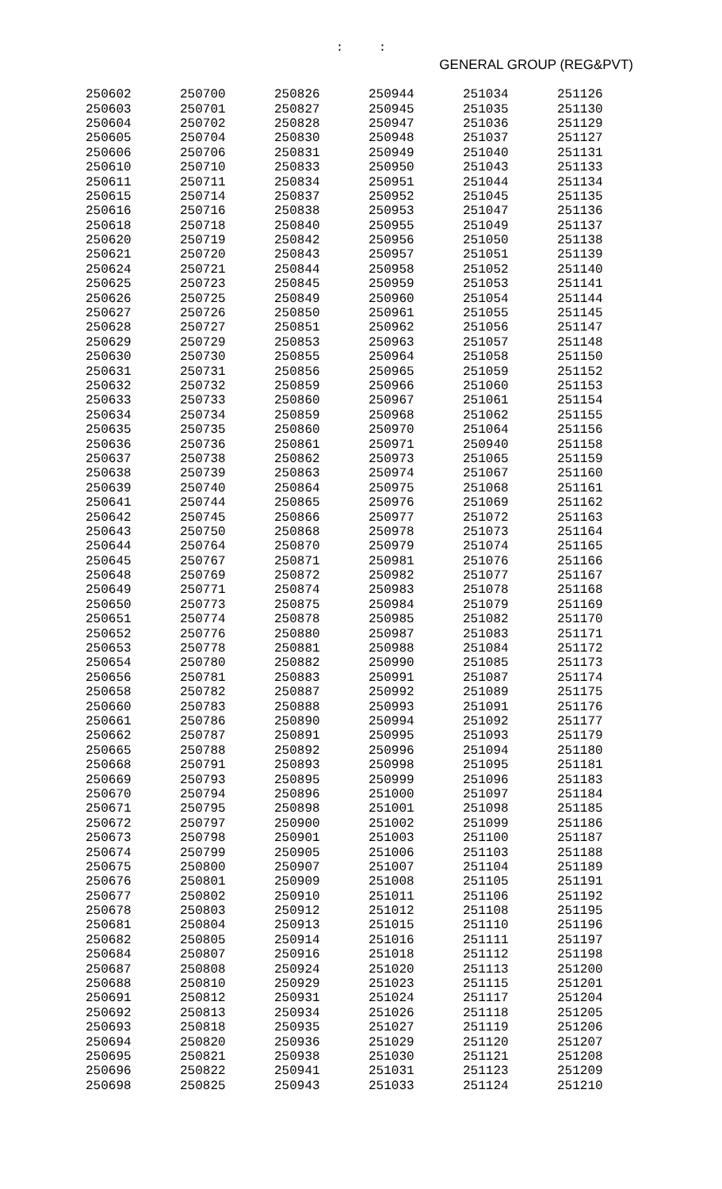: :
GENERAL GROUP (REG&PVT)
| 250602 | 250700 | 250826 | 250944 | 251034 | 251126 |
| 250603 | 250701 | 250827 | 250945 | 251035 | 251130 |
| 250604 | 250702 | 250828 | 250947 | 251036 | 251129 |
| 250605 | 250704 | 250830 | 250948 | 251037 | 251127 |
| 250606 | 250706 | 250831 | 250949 | 251040 | 251131 |
| 250610 | 250710 | 250833 | 250950 | 251043 | 251133 |
| 250611 | 250711 | 250834 | 250951 | 251044 | 251134 |
| 250615 | 250714 | 250837 | 250952 | 251045 | 251135 |
| 250616 | 250716 | 250838 | 250953 | 251047 | 251136 |
| 250618 | 250718 | 250840 | 250955 | 251049 | 251137 |
| 250620 | 250719 | 250842 | 250956 | 251050 | 251138 |
| 250621 | 250720 | 250843 | 250957 | 251051 | 251139 |
| 250624 | 250721 | 250844 | 250958 | 251052 | 251140 |
| 250625 | 250723 | 250845 | 250959 | 251053 | 251141 |
| 250626 | 250725 | 250849 | 250960 | 251054 | 251144 |
| 250627 | 250726 | 250850 | 250961 | 251055 | 251145 |
| 250628 | 250727 | 250851 | 250962 | 251056 | 251147 |
| 250629 | 250729 | 250853 | 250963 | 251057 | 251148 |
| 250630 | 250730 | 250855 | 250964 | 251058 | 251150 |
| 250631 | 250731 | 250856 | 250965 | 251059 | 251152 |
| 250632 | 250732 | 250859 | 250966 | 251060 | 251153 |
| 250633 | 250733 | 250860 | 250967 | 251061 | 251154 |
| 250634 | 250734 | 250859 | 250968 | 251062 | 251155 |
| 250635 | 250735 | 250860 | 250970 | 251064 | 251156 |
| 250636 | 250736 | 250861 | 250971 | 250940 | 251158 |
| 250637 | 250738 | 250862 | 250973 | 251065 | 251159 |
| 250638 | 250739 | 250863 | 250974 | 251067 | 251160 |
| 250639 | 250740 | 250864 | 250975 | 251068 | 251161 |
| 250641 | 250744 | 250865 | 250976 | 251069 | 251162 |
| 250642 | 250745 | 250866 | 250977 | 251072 | 251163 |
| 250643 | 250750 | 250868 | 250978 | 251073 | 251164 |
| 250644 | 250764 | 250870 | 250979 | 251074 | 251165 |
| 250645 | 250767 | 250871 | 250981 | 251076 | 251166 |
| 250648 | 250769 | 250872 | 250982 | 251077 | 251167 |
| 250649 | 250771 | 250874 | 250983 | 251078 | 251168 |
| 250650 | 250773 | 250875 | 250984 | 251079 | 251169 |
| 250651 | 250774 | 250878 | 250985 | 251082 | 251170 |
| 250652 | 250776 | 250880 | 250987 | 251083 | 251171 |
| 250653 | 250778 | 250881 | 250988 | 251084 | 251172 |
| 250654 | 250780 | 250882 | 250990 | 251085 | 251173 |
| 250656 | 250781 | 250883 | 250991 | 251087 | 251174 |
| 250658 | 250782 | 250887 | 250992 | 251089 | 251175 |
| 250660 | 250783 | 250888 | 250993 | 251091 | 251176 |
| 250661 | 250786 | 250890 | 250994 | 251092 | 251177 |
| 250662 | 250787 | 250891 | 250995 | 251093 | 251179 |
| 250665 | 250788 | 250892 | 250996 | 251094 | 251180 |
| 250668 | 250791 | 250893 | 250998 | 251095 | 251181 |
| 250669 | 250793 | 250895 | 250999 | 251096 | 251183 |
| 250670 | 250794 | 250896 | 251000 | 251097 | 251184 |
| 250671 | 250795 | 250898 | 251001 | 251098 | 251185 |
| 250672 | 250797 | 250900 | 251002 | 251099 | 251186 |
| 250673 | 250798 | 250901 | 251003 | 251100 | 251187 |
| 250674 | 250799 | 250905 | 251006 | 251103 | 251188 |
| 250675 | 250800 | 250907 | 251007 | 251104 | 251189 |
| 250676 | 250801 | 250909 | 251008 | 251105 | 251191 |
| 250677 | 250802 | 250910 | 251011 | 251106 | 251192 |
| 250678 | 250803 | 250912 | 251012 | 251108 | 251195 |
| 250681 | 250804 | 250913 | 251015 | 251110 | 251196 |
| 250682 | 250805 | 250914 | 251016 | 251111 | 251197 |
| 250684 | 250807 | 250916 | 251018 | 251112 | 251198 |
| 250687 | 250808 | 250924 | 251020 | 251113 | 251200 |
| 250688 | 250810 | 250929 | 251023 | 251115 | 251201 |
| 250691 | 250812 | 250931 | 251024 | 251117 | 251204 |
| 250692 | 250813 | 250934 | 251026 | 251118 | 251205 |
| 250693 | 250818 | 250935 | 251027 | 251119 | 251206 |
| 250694 | 250820 | 250936 | 251029 | 251120 | 251207 |
| 250695 | 250821 | 250938 | 251030 | 251121 | 251208 |
| 250696 | 250822 | 250941 | 251031 | 251123 | 251209 |
| 250698 | 250825 | 250943 | 251033 | 251124 | 251210 |